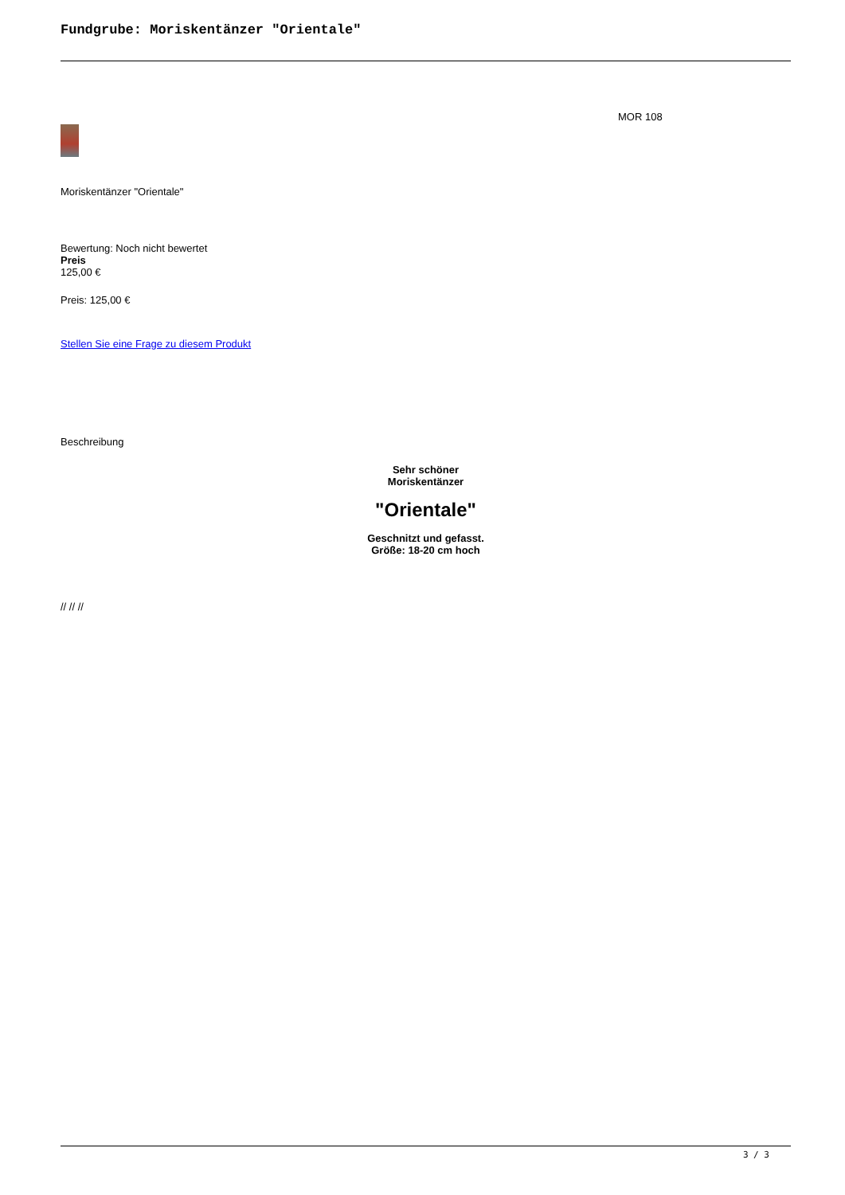Fundgrube: Moriskentänzer "Orientale"
MOR 108
Moriskentänzer "Orientale"
Bewertung: Noch nicht bewertet
Preis
125,00 €
Preis: 125,00 €
Stellen Sie eine Frage zu diesem Produkt
Beschreibung
Sehr schöner
Moriskentänzer
"Orientale"
Geschnitzt und gefasst.
Größe: 18-20 cm hoch
// // //
3 / 3